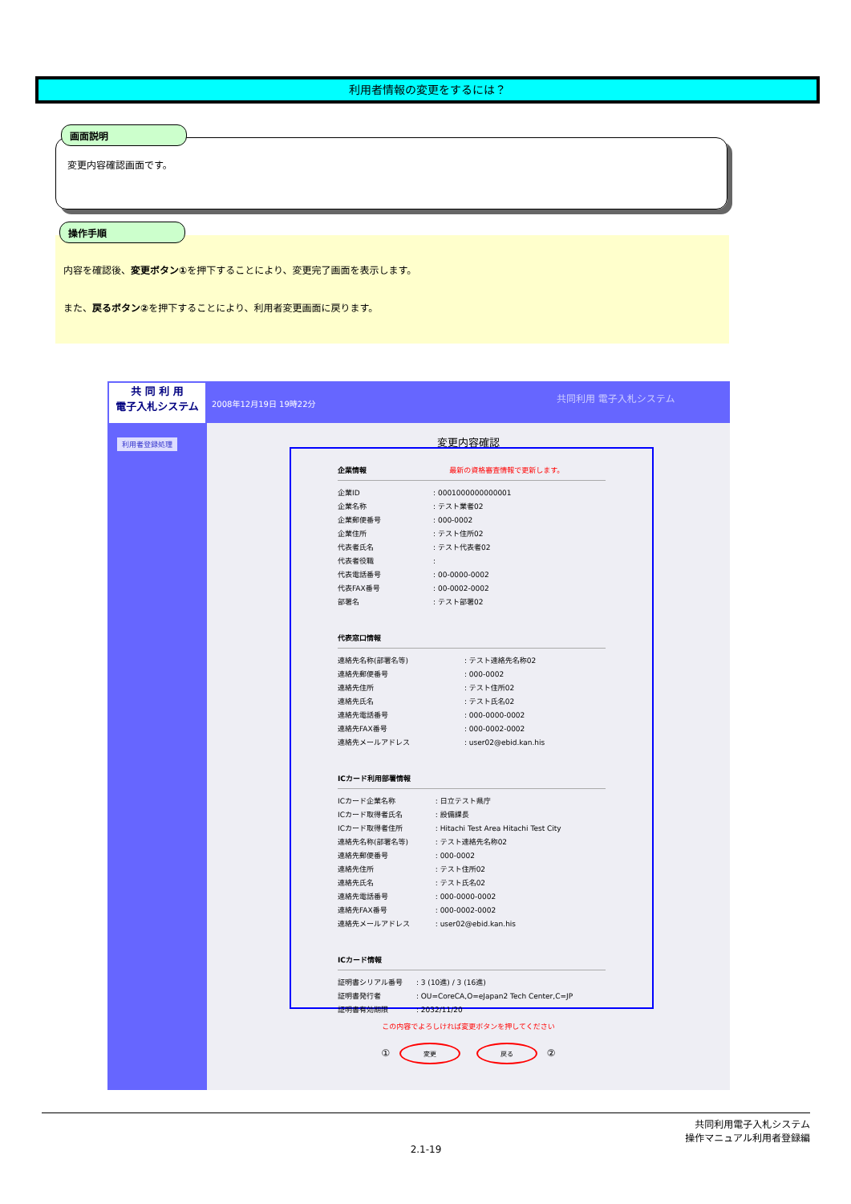利用者情報の変更をするには？
変更内容確認画面です。
画面説明
内容を確認後、変更ボタン①を押下することにより、変更完了画面を表示します。
また、戻るボタン②を押下することにより、利用者変更画面に戻ります。
操作手順
共 同 利 用
電子入札システム
2008年12月19日 19時22分 共同利用 電子入札システム
利用者登録処理
変更内容確認
企業情報 最新の資格審査情報で更新します。
| 企業ID | : 0001000000000001 |
| 企業名称 | : テスト業者02 |
| 企業郵便番号 | : 000-0002 |
| 企業住所 | : テスト住所02 |
| 代表者氏名 | : テスト代表者02 |
| 代表者役職 | : |
| 代表電話番号 | : 00-0000-0002 |
| 代表FAX番号 | : 00-0002-0002 |
| 部署名 | : テスト部署02 |
代表窓口情報
| 連絡先名称(部署名等) | : テスト連絡先名称02 |
| 連絡先郵便番号 | : 000-0002 |
| 連絡先住所 | : テスト住所02 |
| 連絡先氏名 | : テスト氏名02 |
| 連絡先電話番号 | : 000-0000-0002 |
| 連絡先FAX番号 | : 000-0002-0002 |
| 連絡先メールアドレス | : user02@ebid.kan.his |
ICカード利用部署情報
| ICカード企業名称 | : 日立テスト県庁 |
| ICカード取得者氏名 | : 設備課長 |
| ICカード取得者住所 | : Hitachi Test Area Hitachi Test City |
| 連絡先名称(部署名等) | : テスト連絡先名称02 |
| 連絡先郵便番号 | : 000-0002 |
| 連絡先住所 | : テスト住所02 |
| 連絡先氏名 | : テスト氏名02 |
| 連絡先電話番号 | : 000-0000-0002 |
| 連絡先FAX番号 | : 000-0002-0002 |
| 連絡先メールアドレス | : user02@ebid.kan.his |
ICカード情報
| 証明書シリアル番号 | : 3 (10進) / 3 (16進) |
| 証明書発行者 | : OU=CoreCA,O=eJapan2 Tech Center,C=JP |
| 証明書有効期限 | : 2032/11/20 |
この内容でよろしければ変更ボタンを押してください
① 変更 戻る ②
共同利用電子入札システム
操作マニュアル利用者登録編
2.1-19